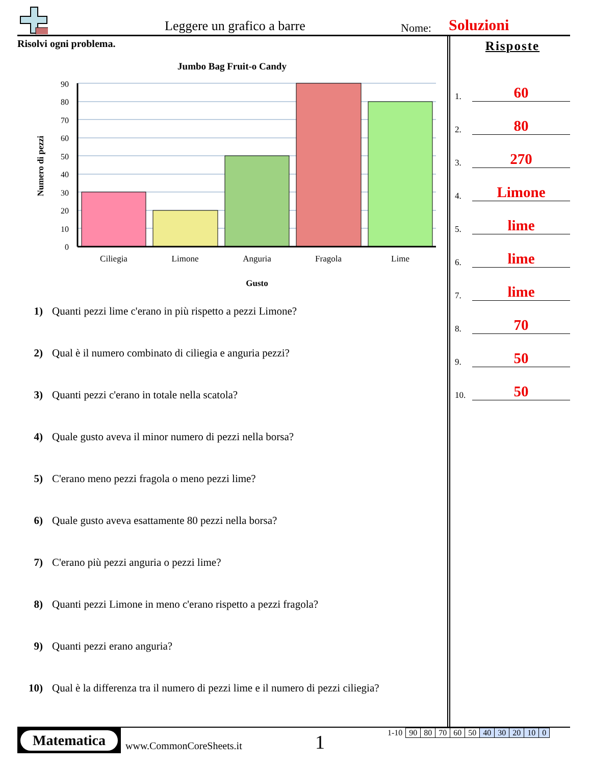Leggere un grafico a barre Nome: Soluzioni
Risolvi ogni problema.
Jumbo Bag Fruit-o Candy
90
80
70
60
50
40
30
20
10
0
Ciliegia
Limone
Anguria
Fragola
Lime
Gusto
Numero di pezzi
1) Quanti pezzi lime c'erano in più rispetto a pezzi Limone?
2) Qual è il numero combinato di ciliegia e anguria pezzi?
3) Quanti pezzi c'erano in totale nella scatola?
4) Quale gusto aveva il minor numero di pezzi nella borsa?
5) C'erano meno pezzi fragola o meno pezzi lime?
6) Quale gusto aveva esattamente 80 pezzi nella borsa?
7) C'erano più pezzi anguria o pezzi lime?
8) Quanti pezzi Limone in meno c'erano rispetto a pezzi fragola?
9) Quanti pezzi erano anguria?
10) Qual è la differenza tra il numero di pezzi lime e il numero di pezzi ciliegia?
Risposte
1.
60
2.
80
3.
270
4.
Limone
5.
lime
6.
lime
7.
lime
8.
70
9.
50
10.
50
Matematica
www.CommonCoreSheets.it 1
| 1-10 | 90 | 80 | 70 | 60 | 50 | 40 | 30 | 20 | 10 | 0 |